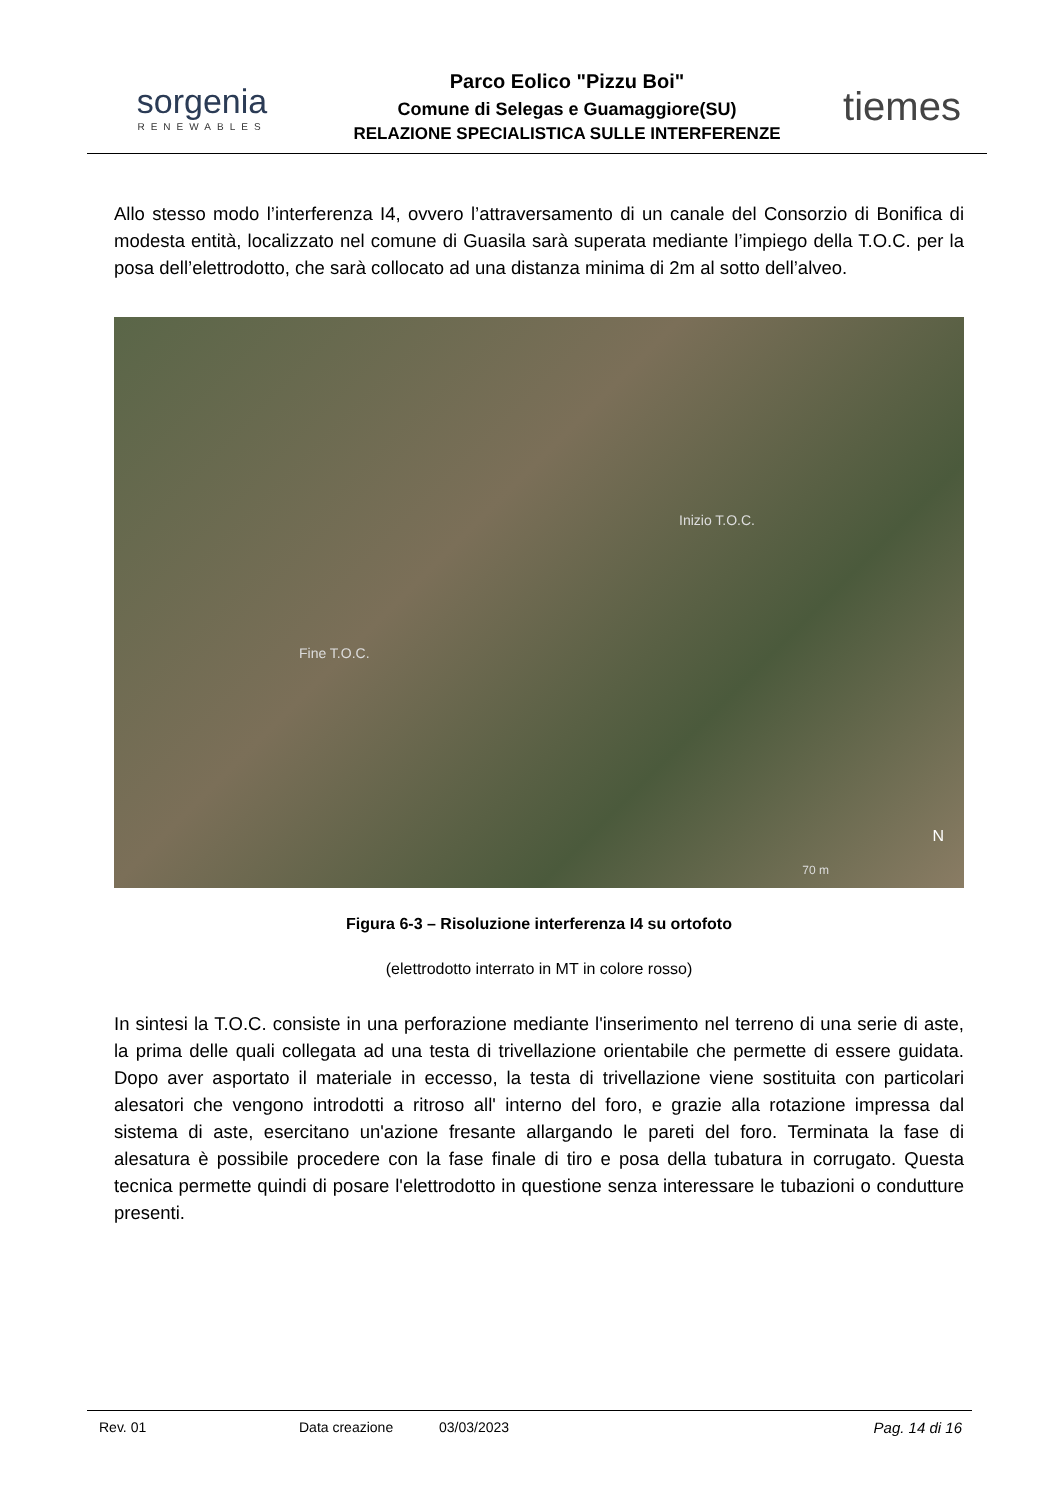sorgenia
RENEWABLES
Parco Eolico "Pizzu Boi"
Comune di Selegas e Guamaggiore(SU)
RELAZIONE SPECIALISTICA SULLE INTERFERENZE
tiemes
Allo stesso modo l’interferenza I4, ovvero l’attraversamento di un canale del Consorzio di Bonifica di modesta entità, localizzato nel comune di Guasila sarà superata mediante l’impiego della T.O.C. per la posa dell’elettrodotto, che sarà collocato ad una distanza minima di 2m al sotto dell’alveo.
Inizio T.O.C.
Fine T.O.C.
N
70 m
Figura 6-3 – Risoluzione interferenza I4 su ortofoto
(elettrodotto interrato in MT in colore rosso)
In sintesi la T.O.C. consiste in una perforazione mediante l'inserimento nel terreno di una serie di aste, la prima delle quali collegata ad una testa di trivellazione orientabile che permette di essere guidata. Dopo aver asportato il materiale in eccesso, la testa di trivellazione viene sostituita con particolari alesatori che vengono introdotti a ritroso all' interno del foro, e grazie alla rotazione impressa dal sistema di aste, esercitano un'azione fresante allargando le pareti del foro. Terminata la fase di alesatura è possibile procedere con la fase finale di tiro e posa della tubatura in corrugato. Questa tecnica permette quindi di posare l'elettrodotto in questione senza interessare le tubazioni o condutture presenti.
Rev. 01 Data creazione 03/03/2023 Pag. 14 di 16